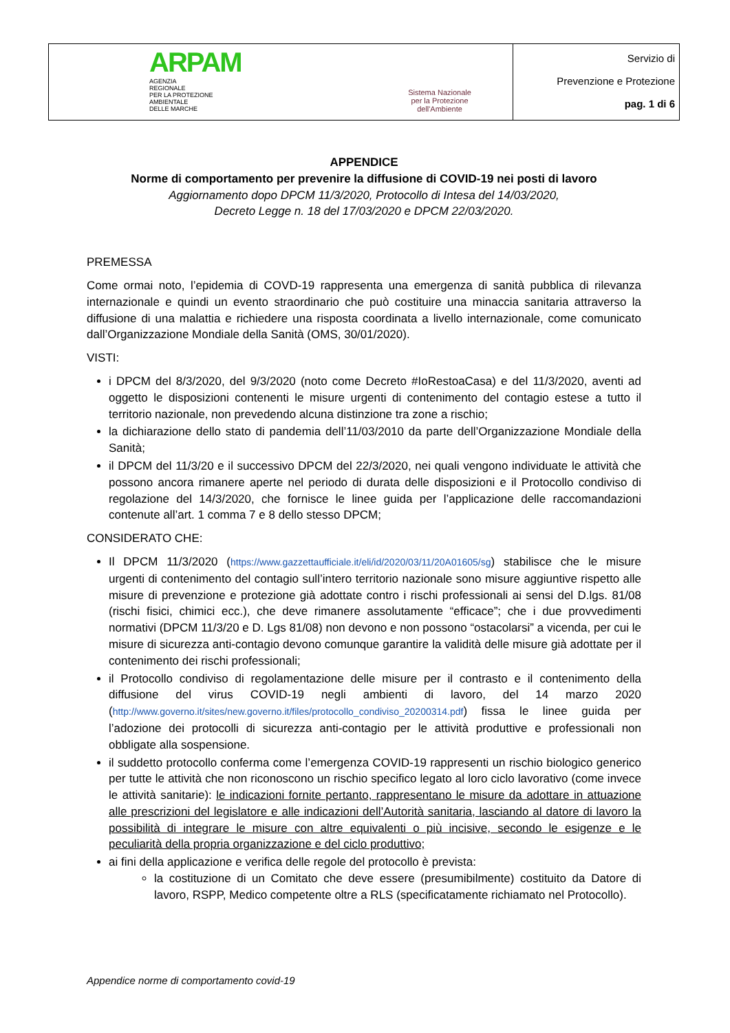| ARPAM AGENZIA REGIONALE PER LA PROTEZIONE AMBIENTALE DELLE MARCHE | Sistema Nazionale per la Protezione dell'Ambiente | Servizio di Prevenzione e Protezione pag. 1 di 6 |
APPENDICE
Norme di comportamento per prevenire la diffusione di COVID-19 nei posti di lavoro
Aggiornamento dopo DPCM 11/3/2020, Protocollo di Intesa del 14/03/2020,
Decreto Legge n. 18 del 17/03/2020 e DPCM 22/03/2020.
PREMESSA
Come ormai noto, l’epidemia di COVD-19 rappresenta una emergenza di sanità pubblica di rilevanza internazionale e quindi un evento straordinario che può costituire una minaccia sanitaria attraverso la diffusione di una malattia e richiedere una risposta coordinata a livello internazionale, come comunicato dall’Organizzazione Mondiale della Sanità (OMS, 30/01/2020).
VISTI:
i DPCM del 8/3/2020, del 9/3/2020 (noto come Decreto #IoRestoaCasa) e del 11/3/2020, aventi ad oggetto le disposizioni contenenti le misure urgenti di contenimento del contagio estese a tutto il territorio nazionale, non prevedendo alcuna distinzione tra zone a rischio;
la dichiarazione dello stato di pandemia dell’11/03/2010 da parte dell’Organizzazione Mondiale della Sanità;
il DPCM del 11/3/20 e il successivo DPCM del 22/3/2020, nei quali vengono individuate le attività che possono ancora rimanere aperte nel periodo di durata delle disposizioni e il Protocollo condiviso di regolazione del 14/3/2020, che fornisce le linee guida per l’applicazione delle raccomandazioni contenute all’art. 1 comma 7 e 8 dello stesso DPCM;
CONSIDERATO CHE:
Il DPCM 11/3/2020 (https://www.gazzettaufficiale.it/eli/id/2020/03/11/20A01605/sg) stabilisce che le misure urgenti di contenimento del contagio sull’intero territorio nazionale sono misure aggiuntive rispetto alle misure di prevenzione e protezione già adottate contro i rischi professionali ai sensi del D.lgs. 81/08 (rischi fisici, chimici ecc.), che deve rimanere assolutamente “efficace”; che i due provvedimenti normativi (DPCM 11/3/20 e D. Lgs 81/08) non devono e non possono “ostacolarsi” a vicenda, per cui le misure di sicurezza anti-contagio devono comunque garantire la validità delle misure già adottate per il contenimento dei rischi professionali;
il Protocollo condiviso di regolamentazione delle misure per il contrasto e il contenimento della diffusione del virus COVID-19 negli ambienti di lavoro, del 14 marzo 2020 (http://www.governo.it/sites/new.governo.it/files/protocollo_condiviso_20200314.pdf) fissa le linee guida per l’adozione dei protocolli di sicurezza anti-contagio per le attività produttive e professionali non obbligate alla sospensione.
il suddetto protocollo conferma come l’emergenza COVID-19 rappresenti un rischio biologico generico per tutte le attività che non riconoscono un rischio specifico legato al loro ciclo lavorativo (come invece le attività sanitarie): le indicazioni fornite pertanto, rappresentano le misure da adottare in attuazione alle prescrizioni del legislatore e alle indicazioni dell’Autorità sanitaria, lasciando al datore di lavoro la possibilità di integrare le misure con altre equivalenti o più incisive, secondo le esigenze e le peculiarità della propria organizzazione e del ciclo produttivo;
ai fini della applicazione e verifica delle regole del protocollo è prevista:
la costituzione di un Comitato che deve essere (presumibilmente) costituito da Datore di lavoro, RSPP, Medico competente oltre a RLS (specificatamente richiamato nel Protocollo).
Appendice norme di comportamento covid-19